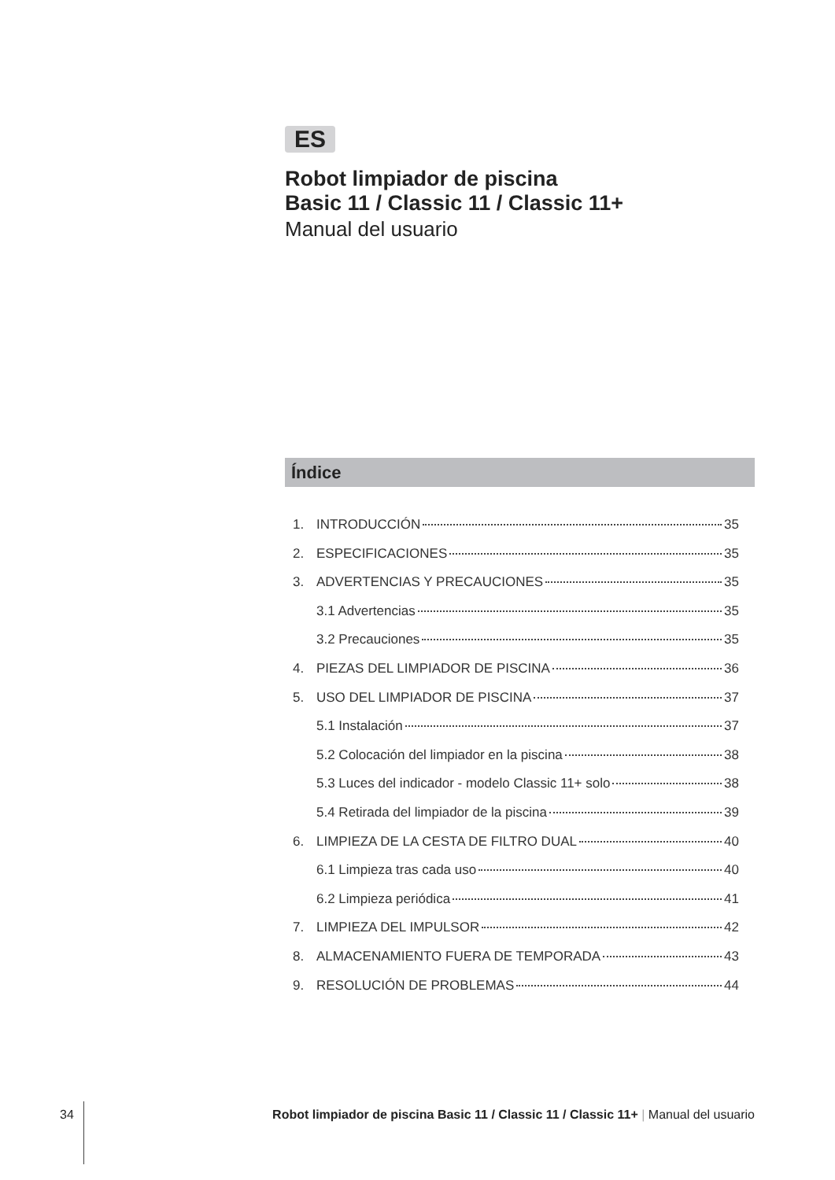ES
Robot limpiador de piscina
Basic 11 / Classic 11 / Classic 11+
Manual del usuario
Índice
1. INTRODUCCIÓN 35
2. ESPECIFICACIONES 35
3. ADVERTENCIAS Y PRECAUCIONES 35
3.1 Advertencias 35
3.2 Precauciones 35
4. PIEZAS DEL LIMPIADOR DE PISCINA 36
5. USO DEL LIMPIADOR DE PISCINA 37
5.1 Instalación 37
5.2 Colocación del limpiador en la piscina 38
5.3 Luces del indicador - modelo Classic 11+ solo 38
5.4 Retirada del limpiador de la piscina 39
6. LIMPIEZA DE LA CESTA DE FILTRO DUAL 40
6.1 Limpieza tras cada uso 40
6.2 Limpieza periódica 41
7. LIMPIEZA DEL IMPULSOR 42
8. ALMACENAMIENTO FUERA DE TEMPORADA 43
9. RESOLUCIÓN DE PROBLEMAS 44
34 Robot limpiador de piscina Basic 11 / Classic 11 / Classic 11+ | Manual del usuario